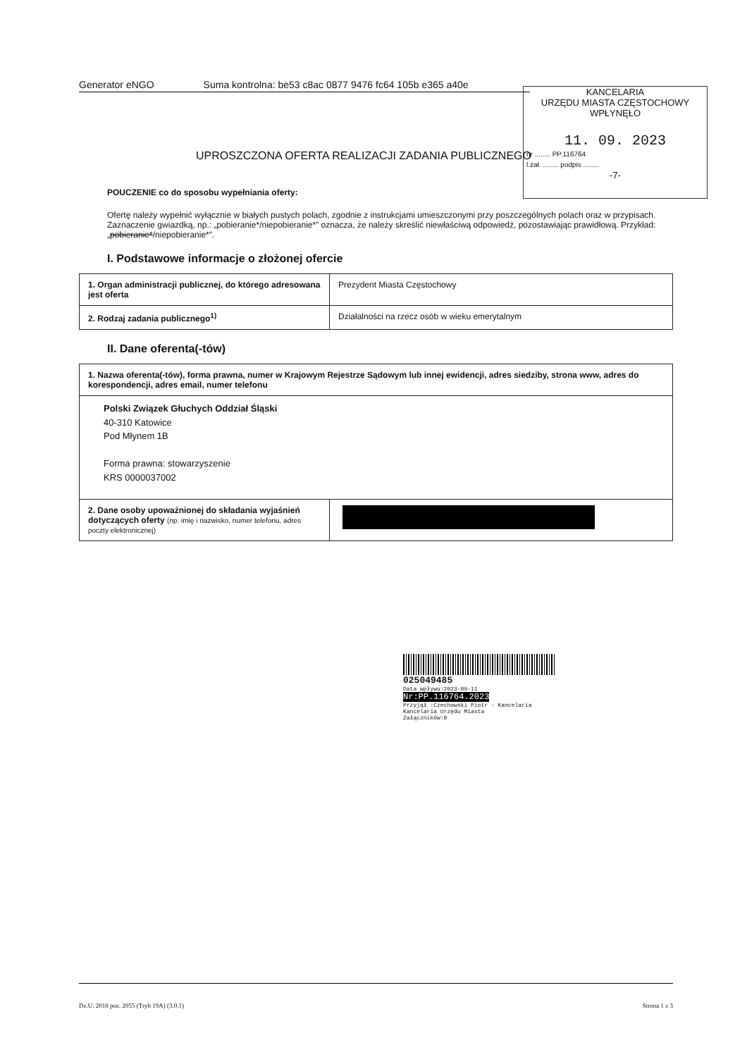Generator eNGO Suma kontrolna: be53 c8ac 0877 9476 fc64 105b e365 a40e
KANCELARIA
URZĘDU MIASTA CZĘSTOCHOWY
WPŁYNĘŁO
11. 09. 2023
nr ........ PP.116764
l.zał. ........ podpis ........
-7-
UPROSZCZONA OFERTA REALIZACJI ZADANIA PUBLICZNEGO
POUCZENIE co do sposobu wypełniania oferty:
Ofertę należy wypełnić wyłącznie w białych pustych polach, zgodnie z instrukcjami umieszczonymi przy poszczególnych polach oraz w przypisach.
Zaznaczenie gwiazdką, np.: „pobieranie*/niepobieranie*” oznacza, że należy skreślić niewłaściwą odpowiedź, pozostawiając prawidłową. Przykład: „pobieranie*/niepobieranie*”.
I. Podstawowe informacje o złożonej ofercie
| 1. Organ administracji publicznej, do którego adresowana jest oferta | Prezydent Miasta Częstochowy |
| 2. Rodzaj zadania publicznego<sup>1)</sup> | Działalności na rzecz osób w wieku emerytalnym |
II. Dane oferenta(-tów)
| 1. Nazwa oferenta(-tów), forma prawna, numer w Krajowym Rejestrze Sądowym lub innej ewidencji, adres siedziby, strona www, adres do korespondencji, adres email, numer telefonu | |
| Polski Związek Głuchych Oddział Śląski 40-310 Katowice Pod Młynem 1B Forma prawna: stowarzyszenie KRS 0000037002 | |
| 2. Dane osoby upoważnionej do składania wyjaśnień dotyczących oferty (np. imię i nazwisko, numer telefonu, adres poczty elektronicznej) | |
025049485
Data wpływu:2023-09-11
Nr:PP.116764.2023
Przyjął :Czechowski Piotr - Kancelaria
Kancelaria Urzędu Miasta
Załączników:0
Dz.U. 2018 poz. 2055 (Tryb 19A) (3.0.1) Strona 1 z 3